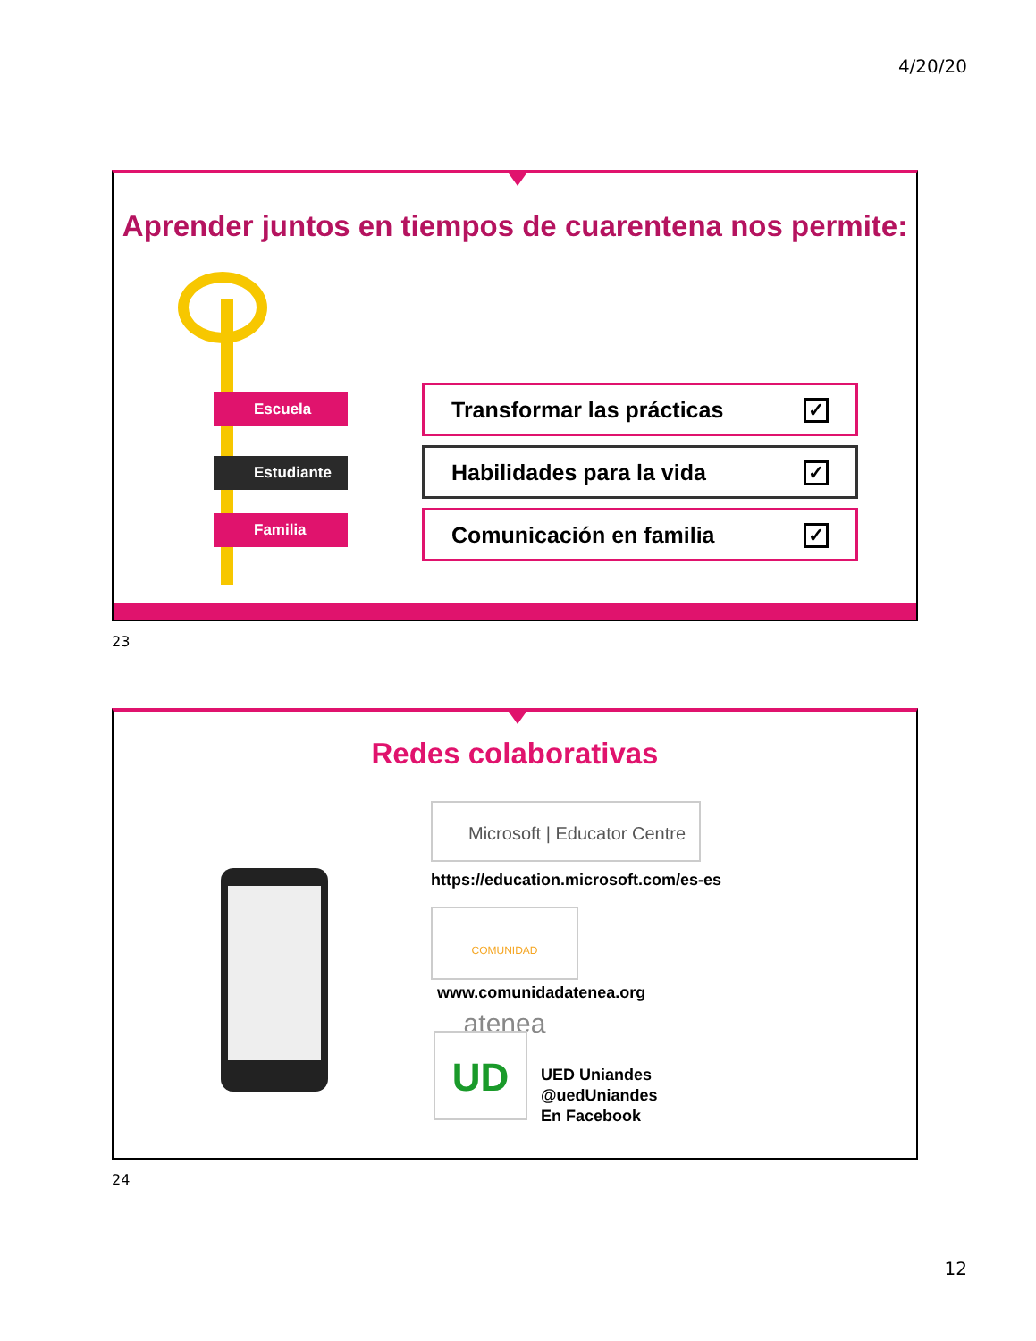4/20/20
Aprender juntos en tiempos de cuarentena nos permite:
Escuela
Estudiante
Familia
Transformar las prácticas ✓
Habilidades para la vida ✓
Comunicación en familia ✓
23
Redes colaborativas
Microsoft | Educator Centre
https://education.microsoft.com/es-es
COMUNIDAD atenea
www.comunidadatenea.org
UD
UED Uniandes
@uedUniandes
En Facebook
24
12